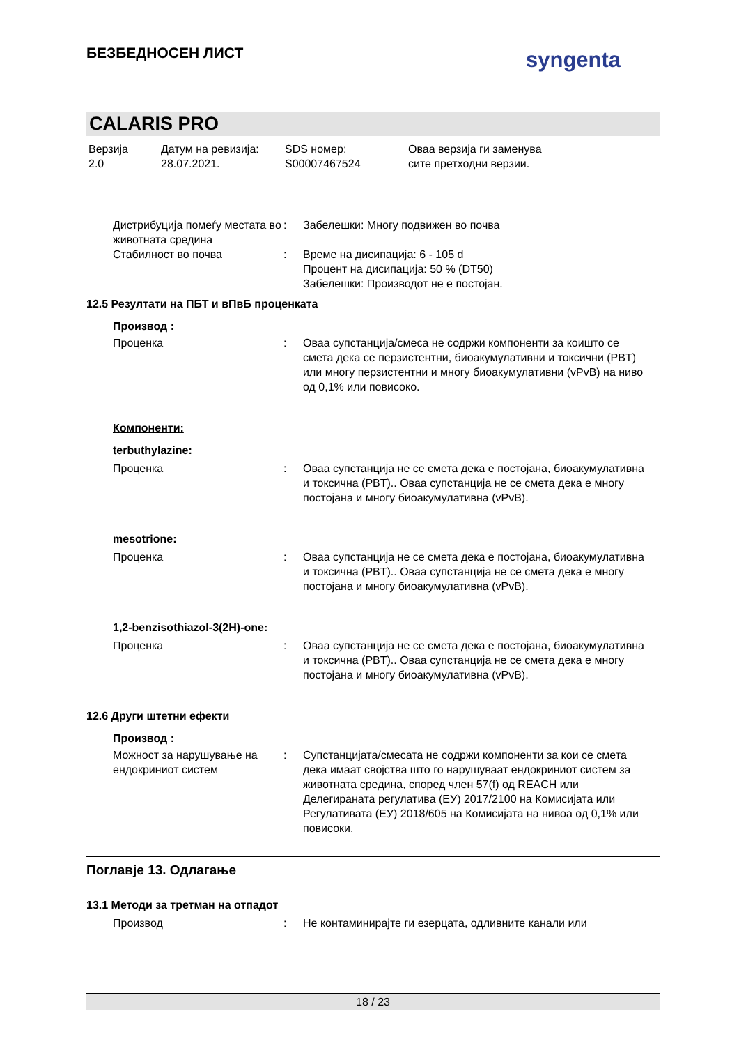БЕЗБЕДНОСЕН ЛИСТ syngenta
CALARIS PRO
Верзија
2.0
Датум на ревизија:
28.07.2021.
SDS номер:
S00007467524
Оваа верзија ги заменува
сите претходни верзии.
Дистрибуција помеѓу местата во животната средина
: Забелешки: Многу подвижен во почва
Стабилност во почва : Време на дисипација: 6 - 105 d
Процент на дисипација: 50 % (DT50)
Забелешки: Производот не е постојан.
12.5 Резултати на ПБТ и вПвБ проценката
Производ :
Проценка : Оваа супстанција/смеса не содржи компоненти за коишто се смета дека се перзистентни, биоакумулативни и токсични (PBT) или многу перзистентни и многу биоакумулативни (vPvB) на ниво од 0,1% или повисоко.
Компоненти:
terbuthylazine:
Проценка : Оваа супстанција не се смета дека е постојана, биоакумулативна и токсична (PBT).. Оваа супстанција не се смета дека е многу постојана и многу биоакумулативна (vPvB).
mesotrione:
Проценка : Оваа супстанција не се смета дека е постојана, биоакумулативна и токсична (PBT).. Оваа супстанција не се смета дека е многу постојана и многу биоакумулативна (vPvB).
1,2-benzisothiazol-3(2H)-one:
Проценка : Оваа супстанција не се смета дека е постојана, биоакумулативна и токсична (PBT).. Оваа супстанција не се смета дека е многу постојана и многу биоакумулативна (vPvB).
12.6 Други штетни ефекти
Производ :
Можност за нарушување на ендокриниот систем
: Супстанцијата/смесата не содржи компоненти за кои се смета дека имаат својства што го нарушуваат ендокриниот систем за животната средина, според член 57(f) од REACH или Делегираната регулатива (ЕУ) 2017/2100 на Комисијата или Регулативата (ЕУ) 2018/605 на Комисијата на нивоа од 0,1% или повисоки.
Поглавје 13. Одлагање
13.1 Методи за третман на отпадот
Производ : Не контаминирајте ги езерцата, одливните канали или
18 / 23